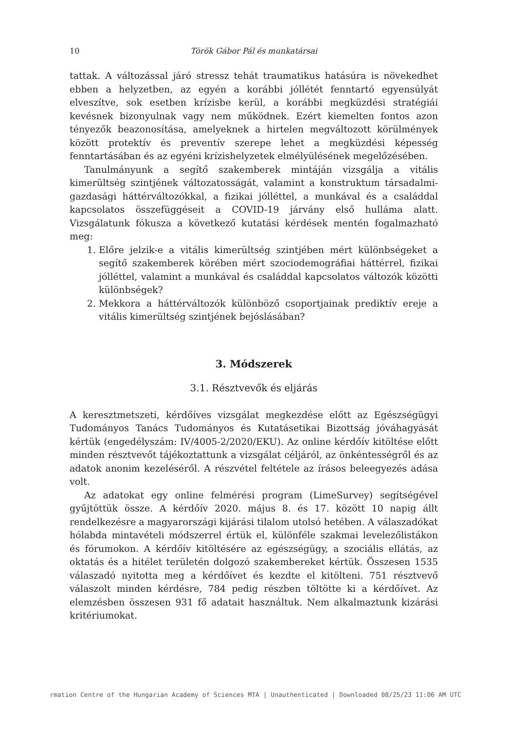10 Török Gábor Pál és munkatársai
tattak. A változással járó stressz tehát traumatikus hatásúra is növekedhet ebben a helyzetben, az egyén a korábbi jóllétét fenntartó egyensúlyát elveszítve, sok esetben krízisbe kerül, a korábbi megküzdési stratégiái kevésnek bizonyulnak vagy nem működnek. Ezért kiemelten fontos azon tényezők beazonosítása, amelyeknek a hirtelen megváltozott körülmények között protektív és preventív szerepe lehet a megküzdési képesség fenntartásában és az egyéni krízishelyzetek elmélyülésének megelőzésében.
Tanulmányunk a segítő szakemberek mintáján vizsgálja a vitális kimerültség szintjének változatosságát, valamint a konstruktum társadalmi-gazdasági háttérváltozókkal, a fizikai jólléttel, a munkával és a családdal kapcsolatos összefüggéseit a COVID-19 járvány első hulláma alatt. Vizsgálatunk fókusza a következő kutatási kérdések mentén fogalmazható meg:
1. Előre jelzik-e a vitális kimerültség szintjében mért különbségeket a segítő szakemberek körében mért szociodemográfiai háttérrel, fizikai jólléttel, valamint a munkával és családdal kapcsolatos változók közötti különbségek?
2. Mekkora a háttérváltozók különböző csoportjainak prediktív ereje a vitális kimerültség szintjének bejóslásában?
3. Módszerek
3.1. Résztvevők és eljárás
A keresztmetszeti, kérdőíves vizsgálat megkezdése előtt az Egészségügyi Tudományos Tanács Tudományos és Kutatásetikai Bizottság jóváhagyását kértük (engedélyszám: IV/4005-2/2020/EKU). Az online kérdőív kitöltése előtt minden résztvevőt tájékoztattunk a vizsgálat céljáról, az önkéntességről és az adatok anonim kezeléséről. A részvétel feltétele az írásos beleegyezés adása volt.
Az adatokat egy online felmérési program (LimeSurvey) segítségével gyűjtöttük össze. A kérdőív 2020. május 8. és 17. között 10 napig állt rendelkezésre a magyarországi kijárási tilalom utolsó hetében. A válaszadókat hólabda mintavételi módszerrel értük el, különféle szakmai levelezőlistákon és fórumokon. A kérdőív kitöltésére az egészségügy, a szociális ellátás, az oktatás és a hitélet területén dolgozó szakembereket kértük. Összesen 1535 válaszadó nyitotta meg a kérdőívet és kezdte el kitölteni. 751 résztvevő válaszolt minden kérdésre, 784 pedig részben töltötte ki a kérdőívet. Az elemzésben összesen 931 fő adatait használtuk. Nem alkalmaztunk kizárási kritériumokat.
rmation Centre of the Hungarian Academy of Sciences MTA | Unauthenticated | Downloaded 08/25/23 11:06 AM UTC